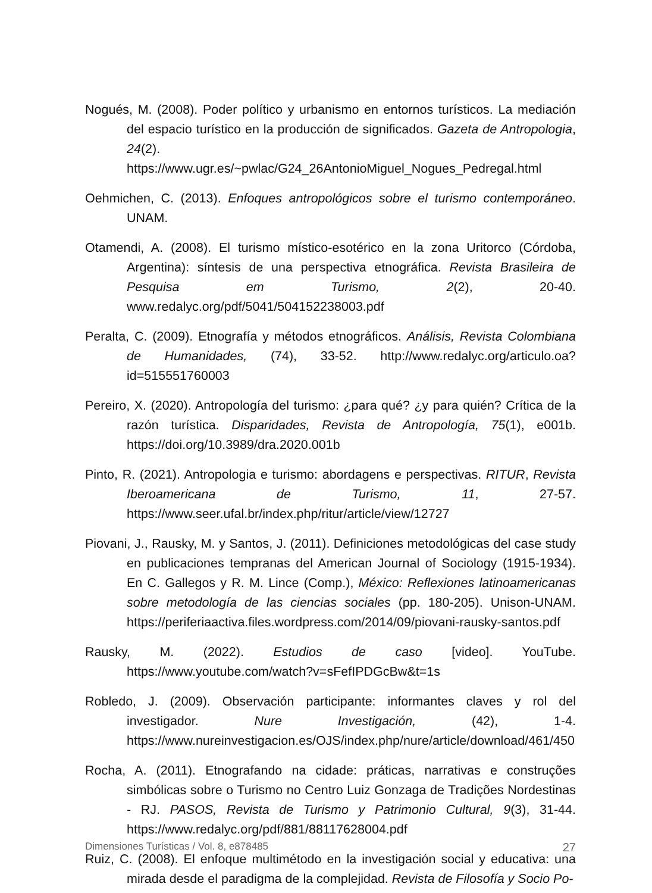Nogués, M. (2008). Poder político y urbanismo en entornos turísticos. La mediación del espacio turístico en la producción de significados. Gazeta de Antropologia, 24(2). https://www.ugr.es/~pwlac/G24_26AntonioMiguel_Nogues_Pedregal.html
Oehmichen, C. (2013). Enfoques antropológicos sobre el turismo contemporáneo. UNAM.
Otamendi, A. (2008). El turismo místico-esotérico en la zona Uritorco (Córdoba, Argentina): síntesis de una perspectiva etnográfica. Revista Brasileira de Pesquisa em Turismo, 2(2), 20-40. www.redalyc.org/pdf/5041/504152238003.pdf
Peralta, C. (2009). Etnografía y métodos etnográficos. Análisis, Revista Colombiana de Humanidades, (74), 33-52. http://www.redalyc.org/articulo.oa?id=515551760003
Pereiro, X. (2020). Antropología del turismo: ¿para qué? ¿y para quién? Crítica de la razón turística. Disparidades, Revista de Antropología, 75(1), e001b. https://doi.org/10.3989/dra.2020.001b
Pinto, R. (2021). Antropologia e turismo: abordagens e perspectivas. RITUR, Revista Iberoamericana de Turismo, 11, 27-57. https://www.seer.ufal.br/index.php/ritur/article/view/12727
Piovani, J., Rausky, M. y Santos, J. (2011). Definiciones metodológicas del case study en publicaciones tempranas del American Journal of Sociology (1915-1934). En C. Gallegos y R. M. Lince (Comp.), México: Reflexiones latinoamericanas sobre metodología de las ciencias sociales (pp. 180-205). Unison-UNAM. https://periferiaactiva.files.wordpress.com/2014/09/piovani-rausky-santos.pdf
Rausky, M. (2022). Estudios de caso [video]. YouTube. https://www.youtube.com/watch?v=sFefIPDGcBw&t=1s
Robledo, J. (2009). Observación participante: informantes claves y rol del investigador. Nure Investigación, (42), 1-4. https://www.nureinvestigacion.es/OJS/index.php/nure/article/download/461/450
Rocha, A. (2011). Etnografando na cidade: práticas, narrativas e construções simbólicas sobre o Turismo no Centro Luiz Gonzaga de Tradições Nordestinas - RJ. PASOS, Revista de Turismo y Patrimonio Cultural, 9(3), 31-44. https://www.redalyc.org/pdf/881/88117628004.pdf
Ruiz, C. (2008). El enfoque multimétodo en la investigación social y educativa: una mirada desde el paradigma de la complejidad. Revista de Filosofía y Socio Po-
Dimensiones Turísticas / Vol. 8, e878485 27